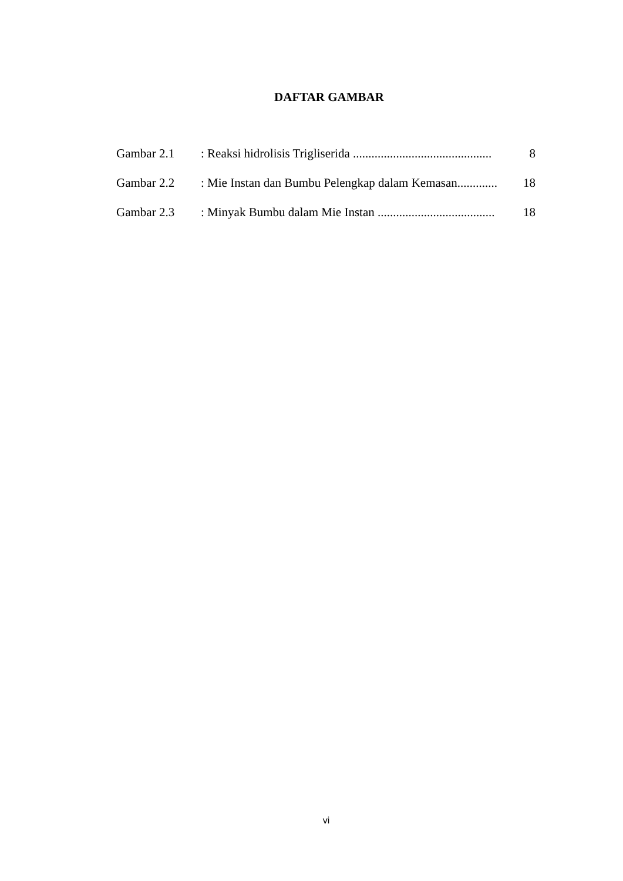DAFTAR GAMBAR
| Gambar 2.1 | : Reaksi hidrolisis Trigliserida ............................................. | 8 |
| Gambar 2.2 | : Mie Instan dan Bumbu Pelengkap dalam Kemasan............. | 18 |
| Gambar 2.3 | : Minyak Bumbu dalam Mie Instan ...................................... | 18 |
vi